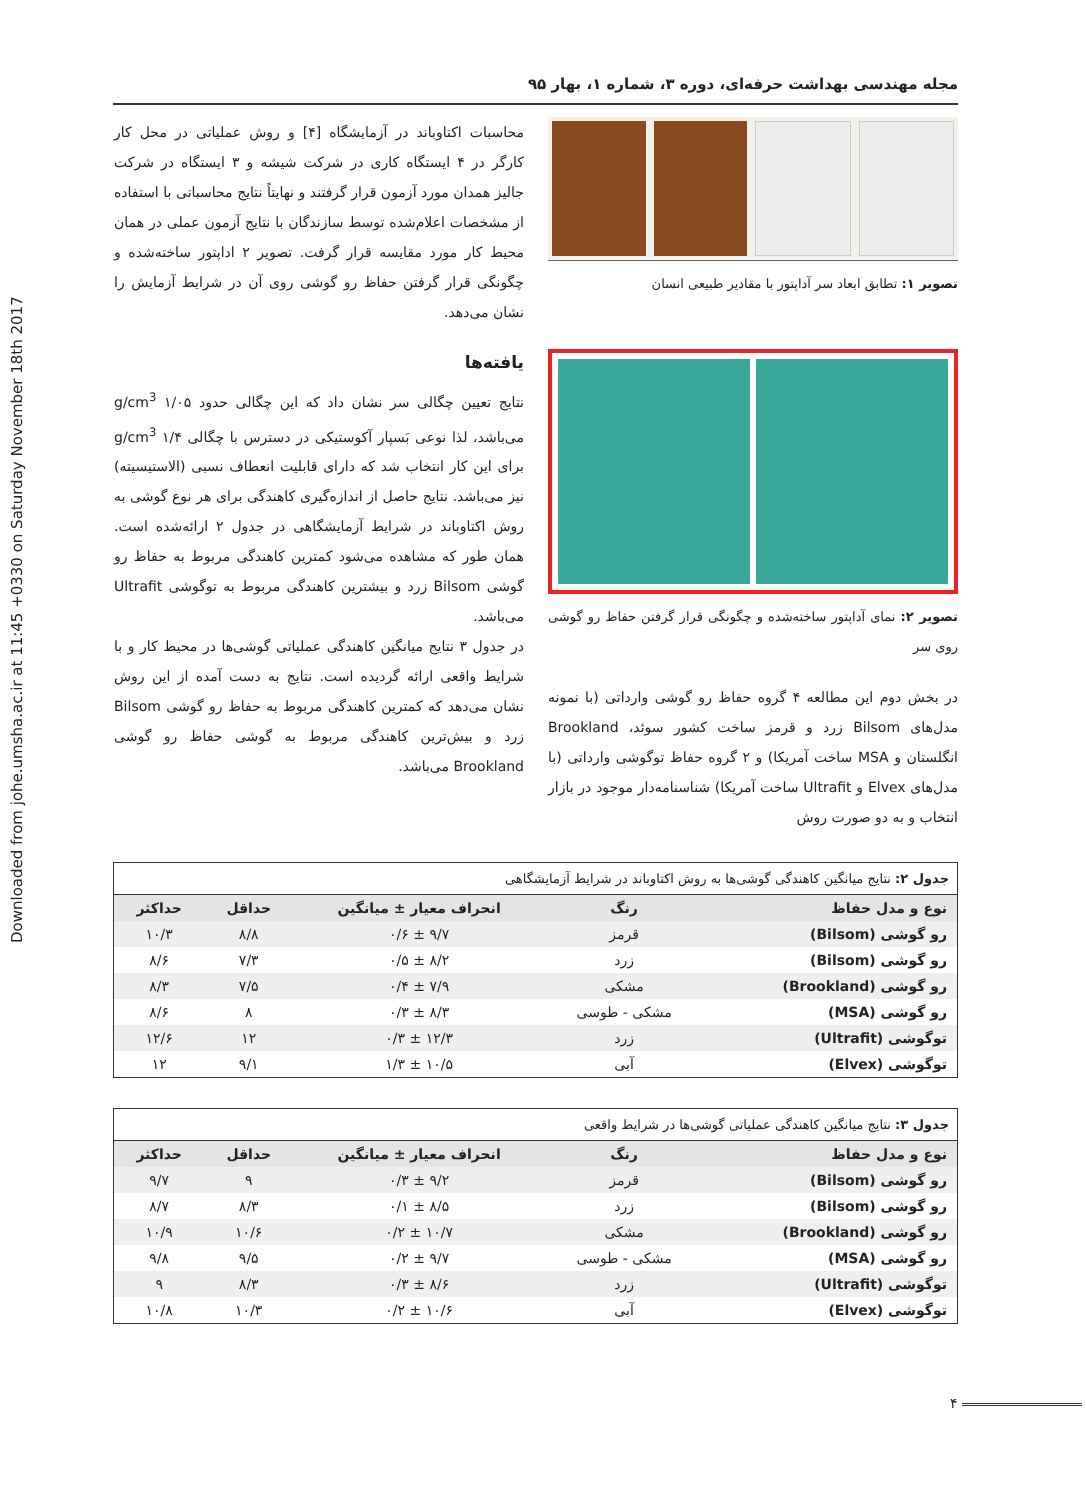Downloaded from johe.umsha.ac.ir at 11:45 +0330 on Saturday November 18th 2017
مجله مهندسی بهداشت حرفه‌ای، دوره ۳، شماره ۱، بهار ۹۵
تصویر ۱: تطابق ابعاد سر آداپتور با مقادیر طبیعی انسان
تصویر ۲: نمای آداپتور ساخته‌شده و چگونگی قرار گرفتن حفاظ رو گوشی روی سر
در بخش دوم این مطالعه ۴ گروه حفاظ رو گوشی وارداتی (با نمونه مدل‌های Bilsom زرد و قرمز ساخت کشور سوئد، Brookland انگلستان و MSA ساخت آمریکا) و ۲ گروه حفاظ توگوشی وارداتی (با مدل‌های Elvex و Ultrafit ساخت آمریکا) شناسنامه‌دار موجود در بازار انتخاب و به دو صورت روش
محاسبات اکتاوباند در آزمایشگاه [۴] و روش عملیاتی در محل کار کارگر در ۴ ایستگاه کاری در شرکت شیشه و ۳ ایستگاه در شرکت جالیز همدان مورد آزمون قرار گرفتند و نهایتاً نتایج محاسباتی با استفاده از مشخصات اعلام‌شده توسط سازندگان با نتایج آزمون عملی در همان محیط کار مورد مقایسه قرار گرفت. تصویر ۲ اداپتور ساخته‌شده و چگونگی قرار گرفتن حفاظ رو گوشی روی آن در شرایط آزمایش را نشان می‌دهد.
یافته‌ها
نتایج تعیین چگالی سر نشان داد که این چگالی حدود ۱/۰۵ g/cm<sup>3</sup> می‌باشد، لذا نوعی بَسپار آکوستیکی در دسترس با چگالی ۱/۴ g/cm<sup>3</sup> برای این کار انتخاب شد که دارای قابلیت انعطاف نسبی (الاستیسیته) نیز می‌باشد. نتایج حاصل از اندازه‌گیری کاهندگی برای هر نوع گوشی به روش اکتاوباند در شرایط آزمایشگاهی در جدول ۲ ارائه‌شده است. همان طور که مشاهده می‌شود کمترین کاهندگی مربوط به حفاظ رو گوشی Bilsom زرد و بیشترین کاهندگی مربوط به توگوشی Ultrafit می‌باشد.
در جدول ۳ نتایج میانگین کاهندگی عملیاتی گوشی‌ها در محیط کار و با شرایط واقعی ارائه گردیده است. نتایج به دست آمده از این روش نشان می‌دهد که کمترین کاهندگی مربوط به حفاظ رو گوشی Bilsom زرد و بیش‌ترین کاهندگی مربوط به گوشی حفاظ رو گوشی Brookland می‌باشد.
جدول ۲: نتایج میانگین کاهندگی گوشی‌ها به روش اکتاوباند در شرایط آزمایشگاهی
| نوع و مدل حفاظ | رنگ | انحراف معیار ± میانگین | حداقل | حداکثر |
| --- | --- | --- | --- | --- |
| رو گوشی (Bilsom) | قرمز | ۹/۷ ± ۰/۶ | ۸/۸ | ۱۰/۳ |
| رو گوشی (Bilsom) | زرد | ۸/۲ ± ۰/۵ | ۷/۳ | ۸/۶ |
| رو گوشی (Brookland) | مشکی | ۷/۹ ± ۰/۴ | ۷/۵ | ۸/۳ |
| رو گوشی (MSA) | مشکی - طوسی | ۸/۳ ± ۰/۳ | ۸ | ۸/۶ |
| توگوشی (Ultrafit) | زرد | ۱۲/۳ ± ۰/۳ | ۱۲ | ۱۲/۶ |
| توگوشی (Elvex) | آبی | ۱۰/۵ ± ۱/۳ | ۹/۱ | ۱۲ |
جدول ۳: نتایج میانگین کاهندگی عملیاتی گوشی‌ها در شرایط واقعی
| نوع و مدل حفاظ | رنگ | انحراف معیار ± میانگین | حداقل | حداکثر |
| --- | --- | --- | --- | --- |
| رو گوشی (Bilsom) | قرمز | ۹/۲ ± ۰/۳ | ۹ | ۹/۷ |
| رو گوشی (Bilsom) | زرد | ۸/۵ ± ۰/۱ | ۸/۳ | ۸/۷ |
| رو گوشی (Brookland) | مشکی | ۱۰/۷ ± ۰/۲ | ۱۰/۶ | ۱۰/۹ |
| رو گوشی (MSA) | مشکی - طوسی | ۹/۷ ± ۰/۲ | ۹/۵ | ۹/۸ |
| توگوشی (Ultrafit) | زرد | ۸/۶ ± ۰/۳ | ۸/۳ | ۹ |
| توگوشی (Elvex) | آبی | ۱۰/۶ ± ۰/۲ | ۱۰/۳ | ۱۰/۸ |
۴